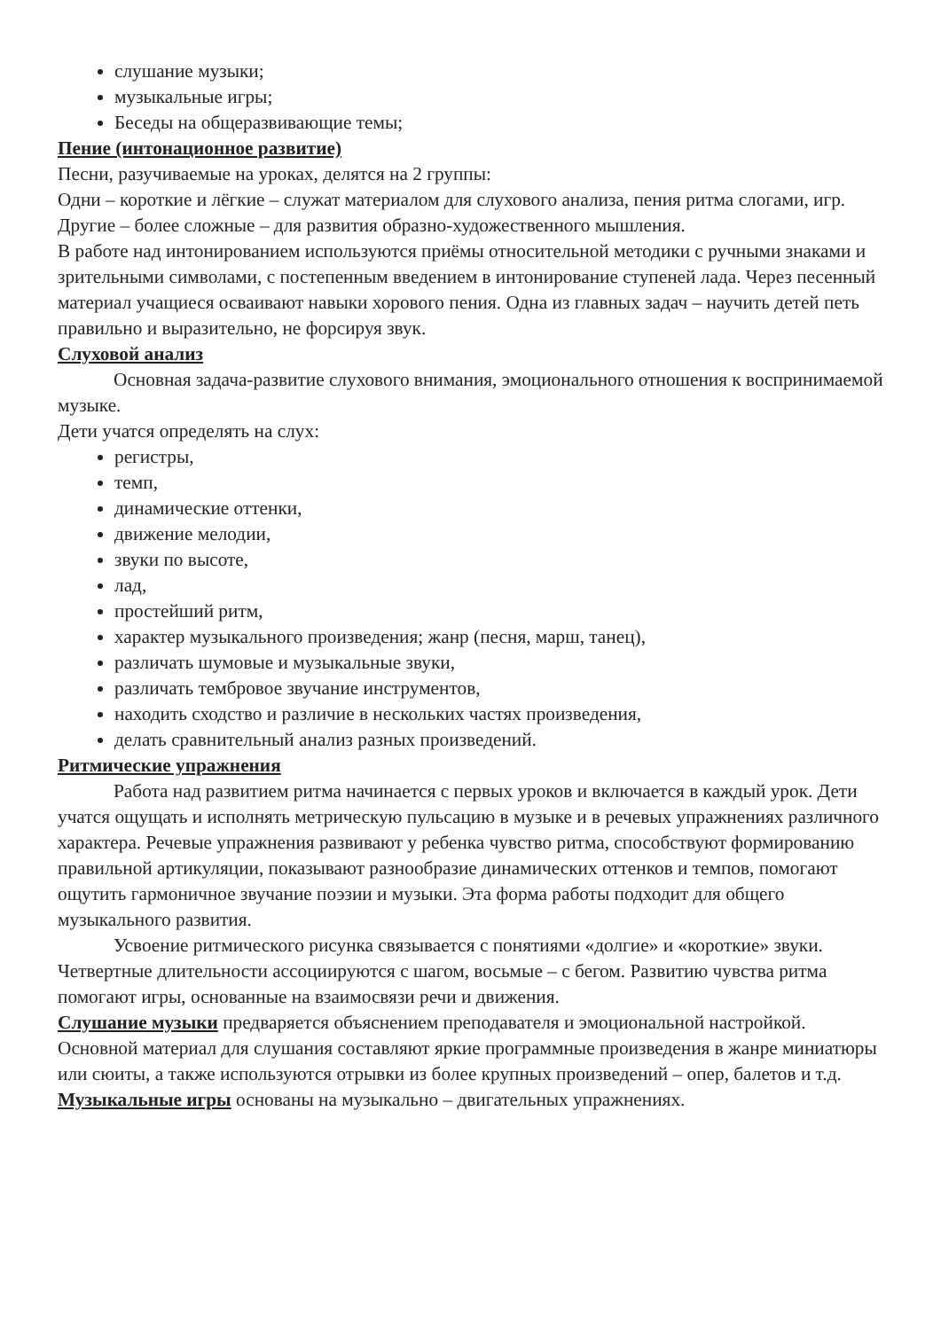слушание музыки;
музыкальные игры;
Беседы на общеразвивающие темы;
Пение (интонационное развитие)
Песни, разучиваемые на уроках, делятся на 2 группы:
Одни – короткие и лёгкие – служат материалом для слухового анализа, пения ритма слогами, игр.
Другие – более сложные – для развития образно-художественного мышления.
В работе над интонированием используются приёмы относительной методики с ручными знаками и зрительными символами, с постепенным введением в интонирование ступеней лада. Через песенный материал учащиеся осваивают навыки хорового пения. Одна из главных задач – научить детей петь правильно и выразительно, не форсируя звук.
Слуховой анализ
Основная задача-развитие слухового внимания, эмоционального отношения к воспринимаемой музыке.
Дети учатся определять на слух:
регистры,
темп,
динамические оттенки,
движение мелодии,
звуки по высоте,
лад,
простейший ритм,
характер музыкального произведения; жанр (песня, марш, танец),
различать шумовые и музыкальные звуки,
различать тембровое звучание инструментов,
находить сходство и различие в нескольких частях произведения,
делать сравнительный анализ разных произведений.
Ритмические упражнения
Работа над развитием ритма начинается с первых уроков и включается в каждый урок. Дети учатся ощущать и исполнять метрическую пульсацию в музыке и в речевых упражнениях различного характера. Речевые упражнения развивают у ребенка чувство ритма, способствуют формированию правильной артикуляции, показывают разнообразие динамических оттенков и темпов, помогают ощутить гармоничное звучание поэзии и музыки. Эта форма работы подходит для общего музыкального развития.
Усвоение ритмического рисунка связывается с понятиями «долгие» и «короткие» звуки. Четвертные длительности ассоциируются с шагом, восьмые – с бегом. Развитию чувства ритма помогают игры, основанные на взаимосвязи речи и движения.
Слушание музыки предваряется объяснением преподавателя и эмоциональной настройкой.
Основной материал для слушания составляют яркие программные произведения в жанре миниатюры или сюиты, а также используются отрывки из более крупных произведений – опер, балетов и т.д.
Музыкальные игры основаны на музыкально – двигательных упражнениях.